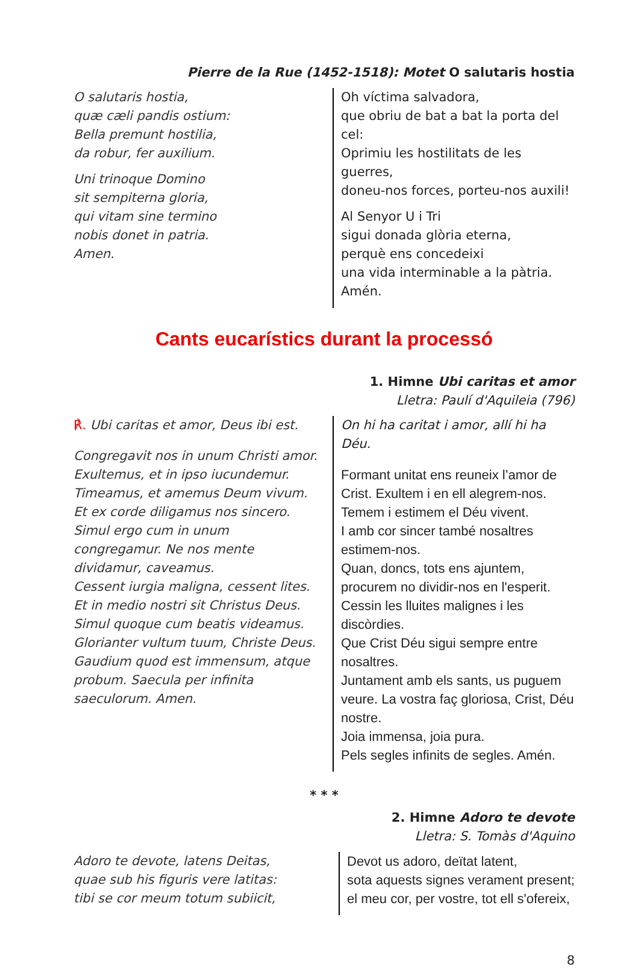Pierre de la Rue (1452-1518): Motet O salutaris hostia
O salutaris hostia,
quæ cæli pandis ostium:
Bella premunt hostilia,
da robur, fer auxilium.
Uni trinoque Domino
sit sempiterna gloria,
qui vitam sine termino
nobis donet in patria.
Amen.
Oh víctima salvadora,
que obriu de bat a bat la porta del cel:
Oprimiu les hostilitats de les guerres,
doneu-nos forces, porteu-nos auxili!
Al Senyor U i Tri
sigui donada glòria eterna,
perquè ens concedeixi
una vida interminable a la pàtria.
Amén.
Cants eucarístics durant la processó
1. Himne Ubi caritas et amor
Lletra: Paulí d'Aquileia (796)
℟. Ubi caritas et amor, Deus ibi est.
Congregavit nos in unum Christi amor.
Exultemus, et in ipso iucundemur.
Timeamus, et amemus Deum vivum.
Et ex corde diligamus nos sincero.
Simul ergo cum in unum
congregamur. Ne nos mente
dividamur, caveamus.
Cessent iurgia maligna, cessent lites.
Et in medio nostri sit Christus Deus.
Simul quoque cum beatis videamus.
Glorianter vultum tuum, Christe Deus.
Gaudium quod est immensum, atque
probum. Saecula per infinita
saeculorum. Amen.
On hi ha caritat i amor, allí hi ha Déu.
Formant unitat ens reuneix l’amor de
Crist. Exultem i en ell alegrem-nos.
Temem i estimem el Déu vivent.
I amb cor sincer també nosaltres
estimem-nos.
Quan, doncs, tots ens ajuntem,
procurem no dividir-nos en l'esperit.
Cessin les lluites malignes i les discòrdies.
Que Crist Déu sigui sempre entre
nosaltres.
Juntament amb els sants, us puguem
veure. La vostra faç gloriosa, Crist, Déu
nostre.
Joia immensa, joia pura.
Pels segles infinits de segles. Amén.
* * *
2. Himne Adoro te devote
Lletra: S. Tomàs d'Aquino
Adoro te devote, latens Deitas,
quae sub his figuris vere latitas:
tibi se cor meum totum subiicit,
Devot us adoro, deïtat latent,
sota aquests signes verament present;
el meu cor, per vostre, tot ell s'ofereix,
8